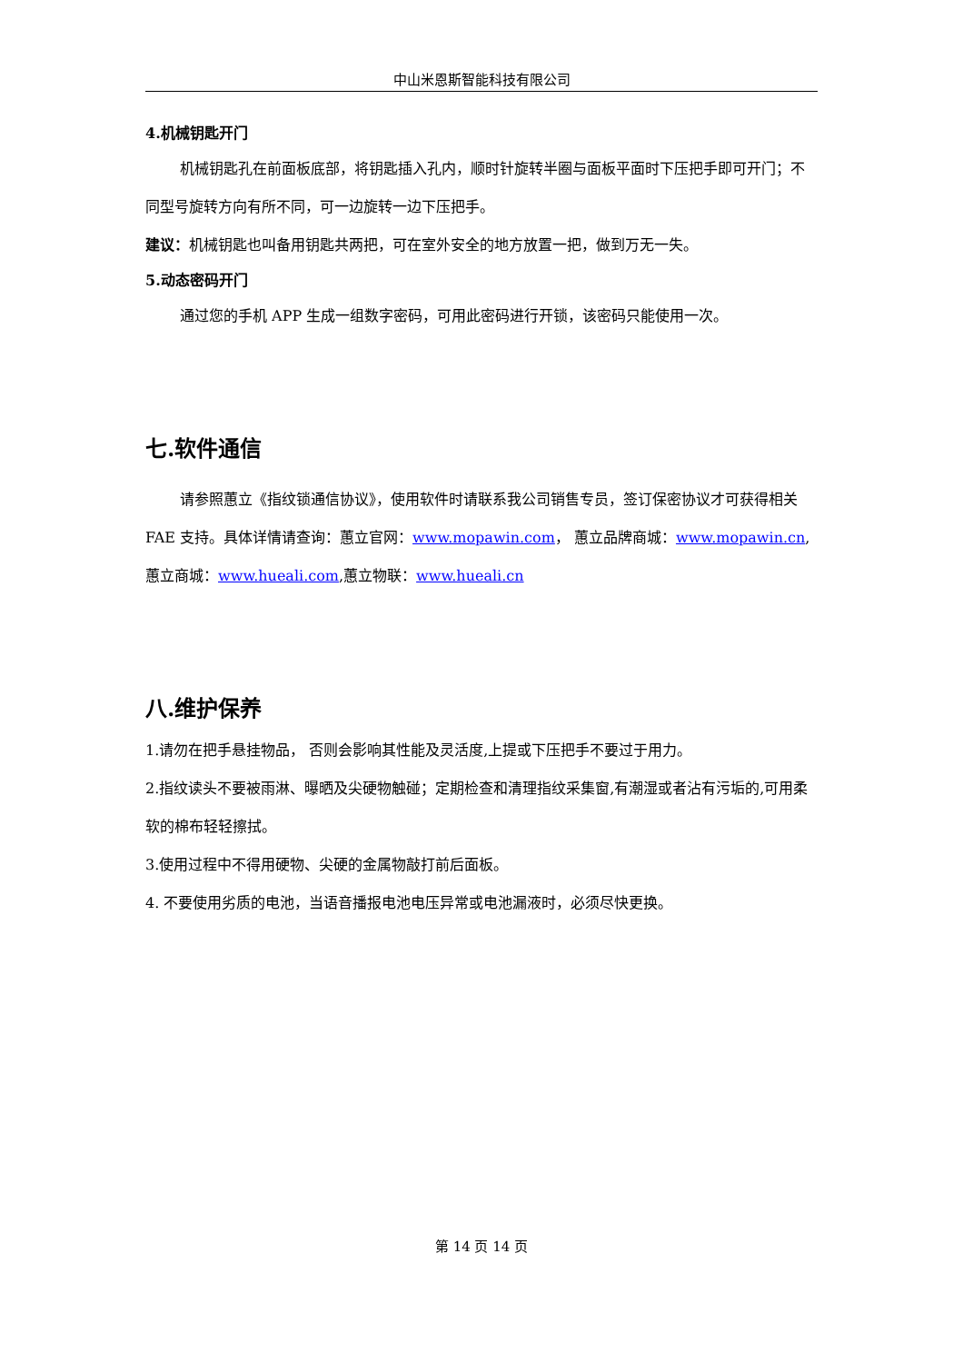中山米恩斯智能科技有限公司
4.机械钥匙开门
机械钥匙孔在前面板底部，将钥匙插入孔内，顺时针旋转半圈与面板平面时下压把手即可开门；不同型号旋转方向有所不同，可一边旋转一边下压把手。
建议：机械钥匙也叫备用钥匙共两把，可在室外安全的地方放置一把，做到万无一失。
5.动态密码开门
通过您的手机 APP 生成一组数字密码，可用此密码进行开锁，该密码只能使用一次。
七.软件通信
请参照蕙立《指纹锁通信协议》，使用软件时请联系我公司销售专员，签订保密协议才可获得相关FAE 支持。具体详情请查询：蕙立官网：www.mopawin.com， 蕙立品牌商城：www.mopawin.cn,蕙立商城：www.hueali.com,蕙立物联：www.hueali.cn
八.维护保养
1.请勿在把手悬挂物品， 否则会影响其性能及灵活度,上提或下压把手不要过于用力。
2.指纹读头不要被雨淋、曝晒及尖硬物触碰；定期检查和清理指纹采集窗,有潮湿或者沾有污垢的,可用柔软的棉布轻轻擦拭。
3.使用过程中不得用硬物、尖硬的金属物敲打前后面板。
4. 不要使用劣质的电池，当语音播报电池电压异常或电池漏液时，必须尽快更换。
第 14 页 14 页